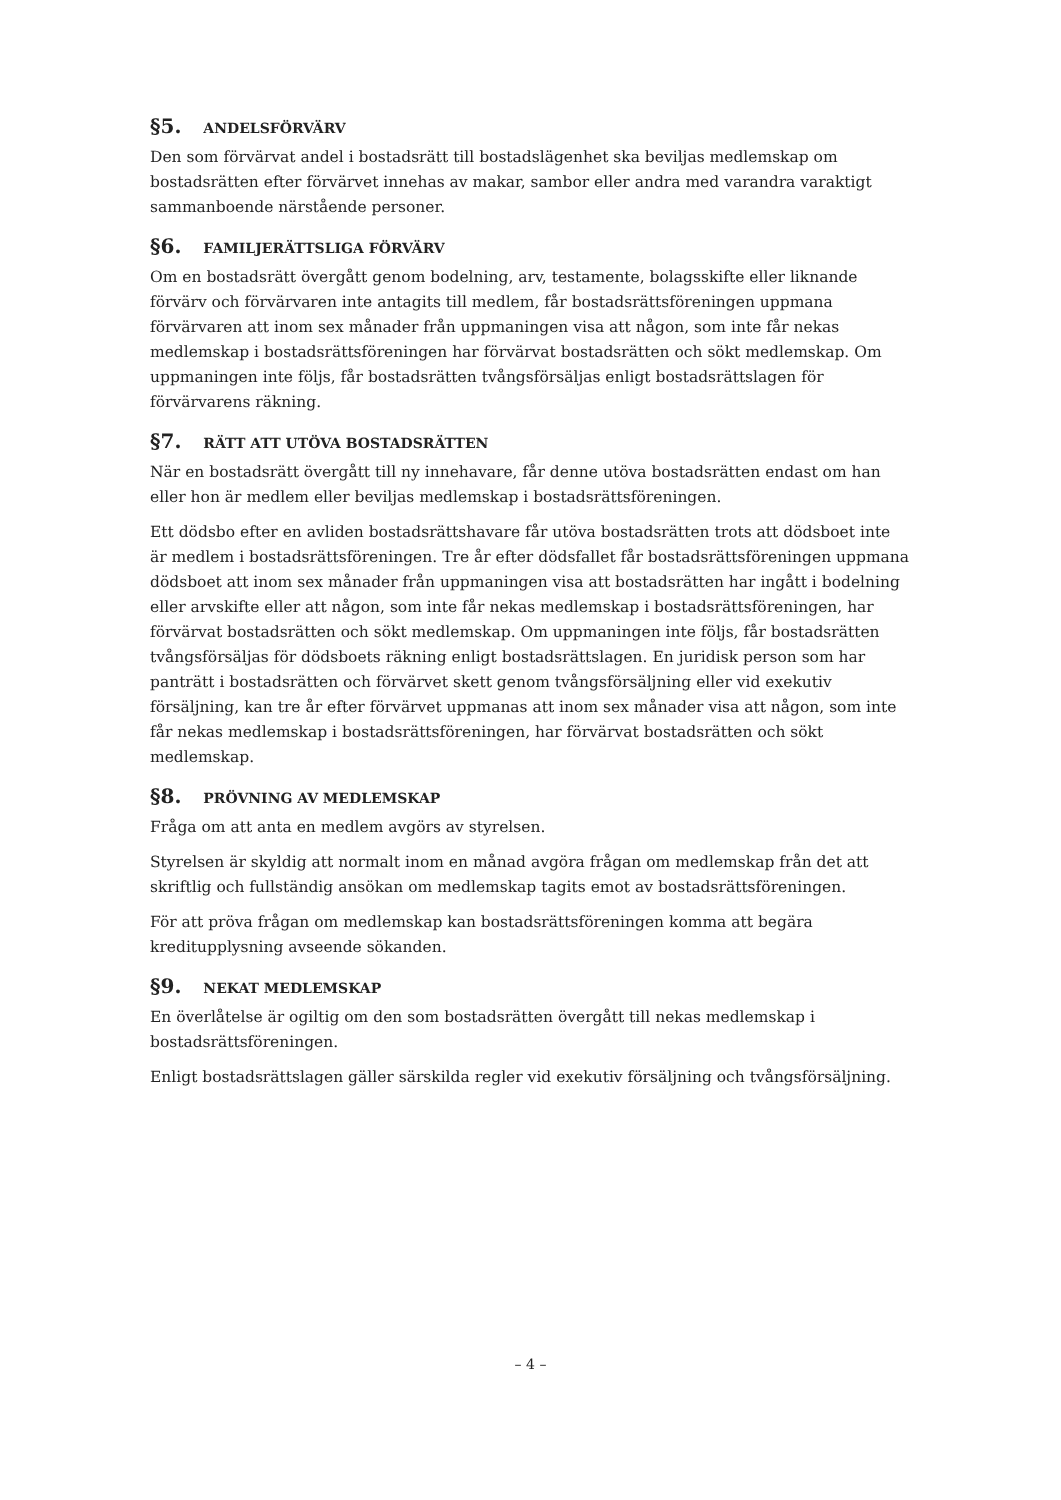§5. ANDELSFÖRVÄRV
Den som förvärvat andel i bostadsrätt till bostadslägenhet ska beviljas medlemskap om bostadsrätten efter förvärvet innehas av makar, sambor eller andra med varandra varaktigt sammanboende närstående personer.
§6. FAMILJERÄTTSLIGA FÖRVÄRV
Om en bostadsrätt övergått genom bodelning, arv, testamente, bolagsskifte eller liknande förvärv och förvärvaren inte antagits till medlem, får bostadsrättsföreningen uppmana förvärvaren att inom sex månader från uppmaningen visa att någon, som inte får nekas medlemskap i bostadsrättsföreningen har förvärvat bostadsrätten och sökt medlemskap. Om uppmaningen inte följs, får bostadsrätten tvångsförsäljas enligt bostadsrättslagen för förvärvarens räkning.
§7. RÄTT ATT UTÖVA BOSTADSRÄTTEN
När en bostadsrätt övergått till ny innehavare, får denne utöva bostadsrätten endast om han eller hon är medlem eller beviljas medlemskap i bostadsrättsföreningen.
Ett dödsbo efter en avliden bostadsrättshavare får utöva bostadsrätten trots att dödsboet inte är medlem i bostadsrättsföreningen. Tre år efter dödsfallet får bostadsrättsföreningen uppmana dödsboet att inom sex månader från uppmaningen visa att bostadsrätten har ingått i bodelning eller arvskifte eller att någon, som inte får nekas medlemskap i bostadsrättsföreningen, har förvärvat bostadsrätten och sökt medlemskap. Om uppmaningen inte följs, får bostadsrätten tvångsförsäljas för dödsboets räkning enligt bostadsrättslagen. En juridisk person som har panträtt i bostadsrätten och förvärvet skett genom tvångsförsäljning eller vid exekutiv försäljning, kan tre år efter förvärvet uppmanas att inom sex månader visa att någon, som inte får nekas medlemskap i bostadsrättsföreningen, har förvärvat bostadsrätten och sökt medlemskap.
§8. PRÖVNING AV MEDLEMSKAP
Fråga om att anta en medlem avgörs av styrelsen.
Styrelsen är skyldig att normalt inom en månad avgöra frågan om medlemskap från det att skriftlig och fullständig ansökan om medlemskap tagits emot av bostadsrättsföreningen.
För att pröva frågan om medlemskap kan bostadsrättsföreningen komma att begära kreditupplysning avseende sökanden.
§9. NEKAT MEDLEMSKAP
En överlåtelse är ogiltig om den som bostadsrätten övergått till nekas medlemskap i bostadsrättsföreningen.
Enligt bostadsrättslagen gäller särskilda regler vid exekutiv försäljning och tvångsförsäljning.
– 4 –